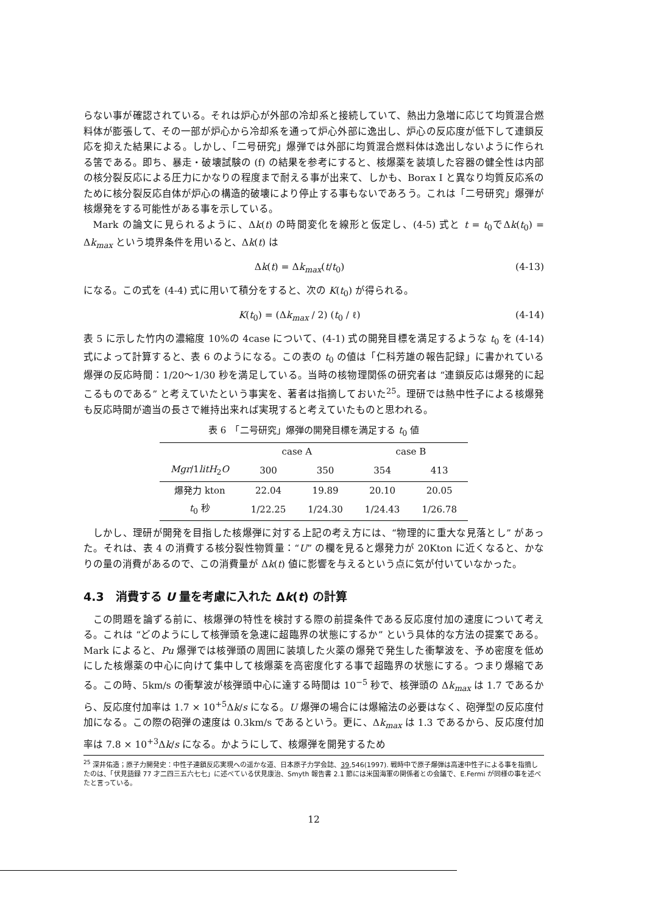らない事が確認されている。それは炉心が外部の冷却系と接続していて、熱出力急増に応じて均質混合燃料体が膨張して、その一部が炉心から冷却系を通って炉心外部に逸出し、炉心の反応度が低下して連鎖反応を抑えた結果による。しかし、「二号研究」爆弾では外部に均質混合燃料体は逸出しないように作られる筈である。即ち、暴走・破壊試験の (f) の結果を参考にすると、核爆薬を装填した容器の健全性は内部の核分裂反応による圧力にかなりの程度まで耐える事が出来て、しかも、Borax I と異なり均質反応系のために核分裂反応自体が炉心の構造的破壊により停止する事もないであろう。これは「二号研究」爆弾が核爆発をする可能性がある事を示している。
Mark の論文に見られるように、Δk(t) の時間変化を線形と仮定し、(4-5) 式と t = t<sub>0</sub>でΔk(t<sub>0</sub>) = Δk<sub>max</sub> という境界条件を用いると、Δk(t) は
Δk(t) = Δk<sub>max</sub>(t/t<sub>0</sub>) (4-13)
になる。この式を (4-4) 式に用いて積分をすると、次の K(t<sub>0</sub>) が得られる。
K(t<sub>0</sub>) = (Δk<sub>max</sub> / 2) (t<sub>0</sub> / ℓ) (4-14)
表 5 に示した竹内の濃縮度 10%の 4case について、(4-1) 式の開発目標を満足するような t<sub>0</sub> を (4-14) 式によって計算すると、表 6 のようになる。この表の t<sub>0</sub> の値は「仁科芳雄の報告記録」に書かれている爆弾の反応時間：1/20〜1/30 秒を満足している。当時の核物理関係の研究者は “連鎖反応は爆発的に起こるものである” と考えていたという事実を、著者は指摘しておいた<sup>25</sup>。理研では熱中性子による核爆発も反応時間が適当の長さで維持出来れば実現すると考えていたものと思われる。
表 6 「二号研究」爆弾の開発目標を満足する t <sub>0</sub> 値
| | case A | | case B | |
| --- | --- | --- | --- | --- |
| Mgr /1 litH<sub>2</sub> O | 300 | 350 | 354 | 413 |
| 爆発力 kton | 22.04 | 19.89 | 20.10 | 20.05 |
| t<sub>0</sub> 秒 | 1/22.25 | 1/24.30 | 1/24.43 | 1/26.78 |
しかし、理研が開発を目指した核爆弾に対する上記の考え方には、“物理的に重大な見落とし” があった。それは、表 4 の消費する核分裂性物質量：“U” の欄を見ると爆発力が 20Kton に近くなると、かなりの量の消費があるので、この消費量が Δk(t) 値に影響を与えるという点に気が付いていなかった。
4.3　消費する U 量を考慮に入れた Δk(t) の計算
この問題を論ずる前に、核爆弾の特性を検討する際の前提条件である反応度付加の速度について考える。これは “どのようにして核弾頭を急速に超臨界の状態にするか” という具体的な方法の提案である。Mark によると、Pu 爆弾では核弾頭の周囲に装填した火薬の爆発で発生した衝撃波を、予め密度を低めにした核爆薬の中心に向けて集中して核爆薬を高密度化する事で超臨界の状態にする。つまり爆縮である。この時、5km/s の衝撃波が核弾頭中心に達する時間は 10<sup>−5</sup> 秒で、核弾頭の Δk<sub>max</sub> は 1.7 であるから、反応度付加率は 1.7 × 10<sup>+5</sup>Δk/s になる。U 爆弾の場合には爆縮法の必要はなく、砲弾型の反応度付加になる。この際の砲弾の速度は 0.3km/s であるという。更に、Δk<sub>max</sub> は 1.3 であるから、反応度付加率は 7.8 × 10<sup>+3</sup>Δk/s になる。かようにして、核爆弾を開発するため
<sup>25</sup> 深井佑造；原子力開発史：中性子連鎖反応実現への遥かな道、日本原子力学会誌、39,546(1997). 戦時中で原子爆弾は高速中性子による事を指摘したのは、「伏見語録 77 才二四三五六七七」に述べている伏見康治、Smyth 報告書 2.1 節には米国海軍の関係者との会議で、E.Fermi が同様の事を述べたと言っている。
12